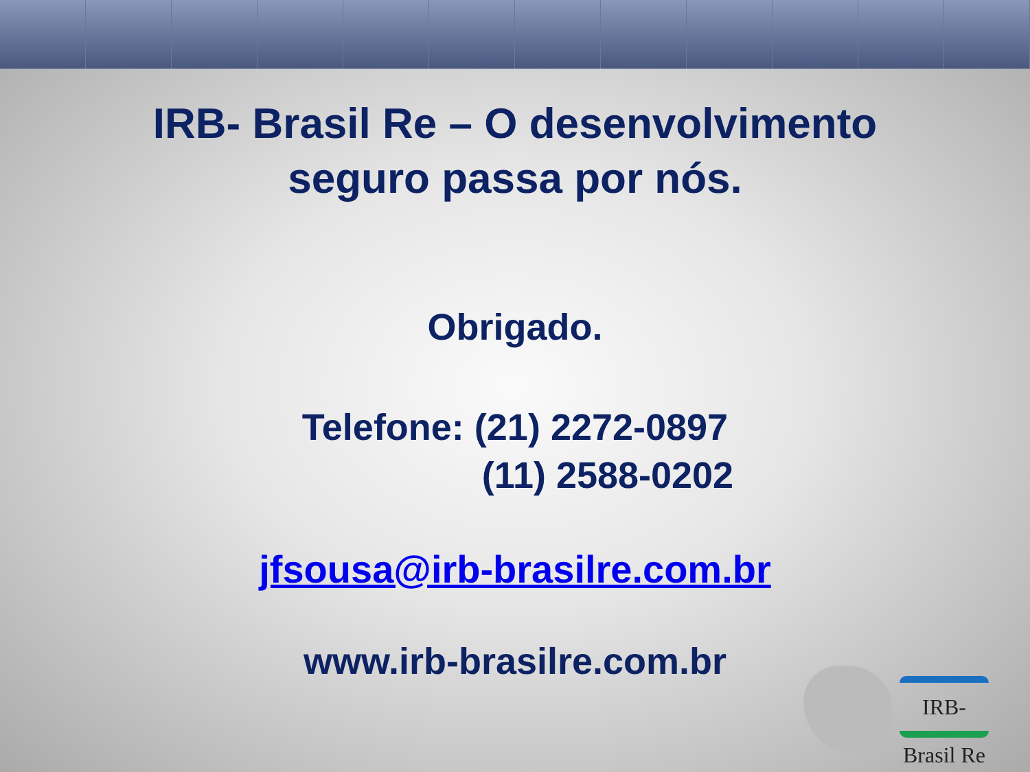IRB- Brasil Re – O desenvolvimento
seguro passa por nós.
Obrigado.
Telefone: (21) 2272-0897
(11) 2588-0202
jfsousa@irb-brasilre.com.br
www.irb-brasilre.com.br
IRB-Brasil Re